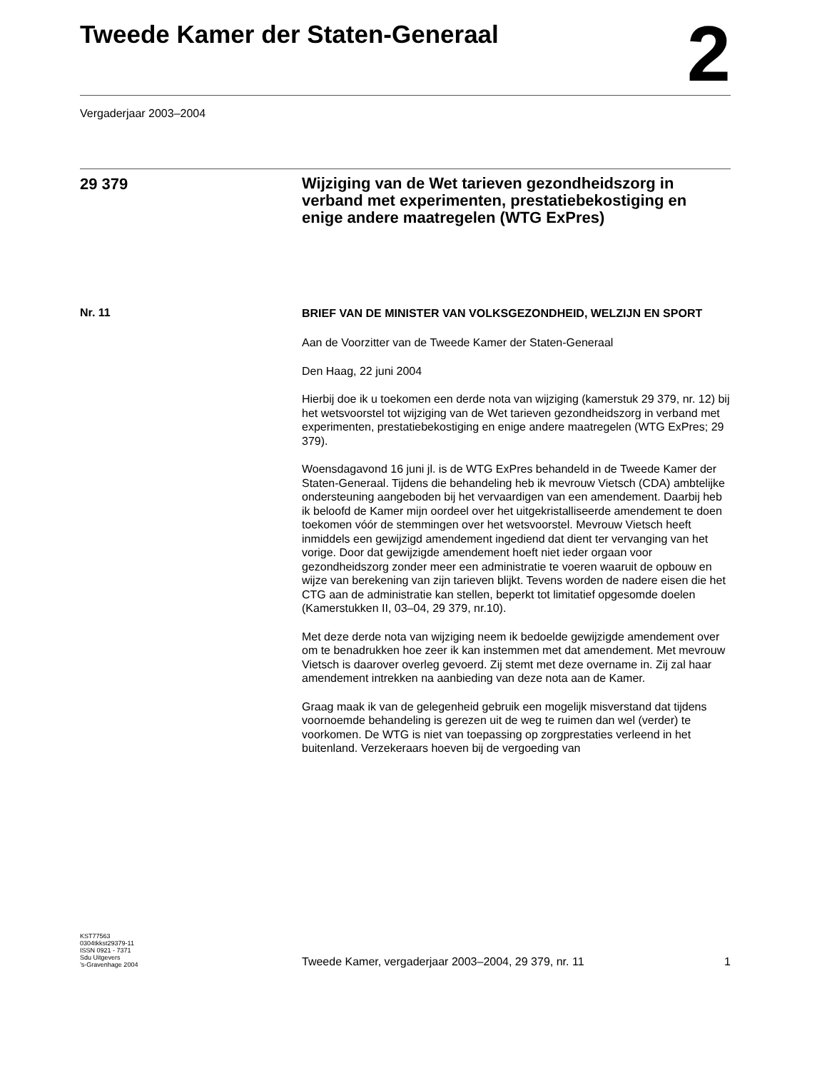Tweede Kamer der Staten-Generaal
2
Vergaderjaar 2003–2004
29 379
Wijziging van de Wet tarieven gezondheidszorg in verband met experimenten, prestatiebekostiging en enige andere maatregelen (WTG ExPres)
Nr. 11
BRIEF VAN DE MINISTER VAN VOLKSGEZONDHEID, WELZIJN EN SPORT
Aan de Voorzitter van de Tweede Kamer der Staten-Generaal
Den Haag, 22 juni 2004
Hierbij doe ik u toekomen een derde nota van wijziging (kamerstuk 29 379, nr. 12) bij het wetsvoorstel tot wijziging van de Wet tarieven gezondheidszorg in verband met experimenten, prestatiebekostiging en enige andere maatregelen (WTG ExPres; 29 379).
Woensdagavond 16 juni jl. is de WTG ExPres behandeld in de Tweede Kamer der Staten-Generaal. Tijdens die behandeling heb ik mevrouw Vietsch (CDA) ambtelijke ondersteuning aangeboden bij het vervaardigen van een amendement. Daarbij heb ik beloofd de Kamer mijn oordeel over het uitgekristalliseerde amendement te doen toekomen vóór de stemmingen over het wetsvoorstel. Mevrouw Vietsch heeft inmiddels een gewijzigd amendement ingediend dat dient ter vervanging van het vorige. Door dat gewijzigde amendement hoeft niet ieder orgaan voor gezondheidszorg zonder meer een administratie te voeren waaruit de opbouw en wijze van berekening van zijn tarieven blijkt. Tevens worden de nadere eisen die het CTG aan de administratie kan stellen, beperkt tot limitatief opgesomde doelen (Kamerstukken II, 03–04, 29 379, nr.10).
Met deze derde nota van wijziging neem ik bedoelde gewijzigde amendement over om te benadrukken hoe zeer ik kan instemmen met dat amendement. Met mevrouw Vietsch is daarover overleg gevoerd. Zij stemt met deze overname in. Zij zal haar amendement intrekken na aanbieding van deze nota aan de Kamer.
Graag maak ik van de gelegenheid gebruik een mogelijk misverstand dat tijdens voornoemde behandeling is gerezen uit de weg te ruimen dan wel (verder) te voorkomen. De WTG is niet van toepassing op zorgprestaties verleend in het buitenland. Verzekeraars hoeven bij de vergoeding van
KST77563
0304tkkst29379-11
ISSN 0921 - 7371
Sdu Uitgevers
’s-Gravenhage 2004
Tweede Kamer, vergaderjaar 2003–2004, 29 379, nr. 11 1